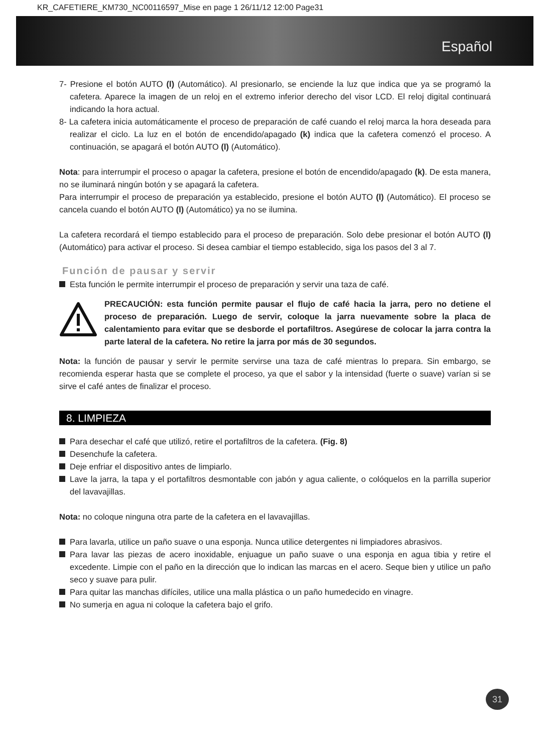KR_CAFETIERE_KM730_NC00116597_Mise en page 1 26/11/12 12:00 Page31
Español
7- Presione el botón AUTO (l) (Automático). Al presionarlo, se enciende la luz que indica que ya se programó la cafetera. Aparece la imagen de un reloj en el extremo inferior derecho del visor LCD. El reloj digital continuará indicando la hora actual.
8- La cafetera inicia automáticamente el proceso de preparación de café cuando el reloj marca la hora deseada para realizar el ciclo. La luz en el botón de encendido/apagado (k) indica que la cafetera comenzó el proceso. A continuación, se apagará el botón AUTO (l) (Automático).
Nota: para interrumpir el proceso o apagar la cafetera, presione el botón de encendido/apagado (k). De esta manera, no se iluminará ningún botón y se apagará la cafetera.
Para interrumpir el proceso de preparación ya establecido, presione el botón AUTO (l) (Automático). El proceso se cancela cuando el botón AUTO (l) (Automático) ya no se ilumina.
La cafetera recordará el tiempo establecido para el proceso de preparación. Solo debe presionar el botón AUTO (l) (Automático) para activar el proceso. Si desea cambiar el tiempo establecido, siga los pasos del 3 al 7.
Función de pausar y servir
Esta función le permite interrumpir el proceso de preparación y servir una taza de café.
PRECAUCIÓN: esta función permite pausar el flujo de café hacia la jarra, pero no detiene el proceso de preparación. Luego de servir, coloque la jarra nuevamente sobre la placa de calentamiento para evitar que se desborde el portafiltros. Asegúrese de colocar la jarra contra la parte lateral de la cafetera. No retire la jarra por más de 30 segundos.
Nota: la función de pausar y servir le permite servirse una taza de café mientras lo prepara. Sin embargo, se recomienda esperar hasta que se complete el proceso, ya que el sabor y la intensidad (fuerte o suave) varían si se sirve el café antes de finalizar el proceso.
8. LIMPIEZA
Para desechar el café que utilizó, retire el portafiltros de la cafetera. (Fig. 8)
Desenchufe la cafetera.
Deje enfriar el dispositivo antes de limpiarlo.
Lave la jarra, la tapa y el portafiltros desmontable con jabón y agua caliente, o colóquelos en la parrilla superior del lavavajillas.
Nota: no coloque ninguna otra parte de la cafetera en el lavavajillas.
Para lavarla, utilice un paño suave o una esponja. Nunca utilice detergentes ni limpiadores abrasivos.
Para lavar las piezas de acero inoxidable, enjuague un paño suave o una esponja en agua tibia y retire el excedente. Limpie con el paño en la dirección que lo indican las marcas en el acero. Seque bien y utilice un paño seco y suave para pulir.
Para quitar las manchas difíciles, utilice una malla plástica o un paño humedecido en vinagre.
No sumerja en agua ni coloque la cafetera bajo el grifo.
31